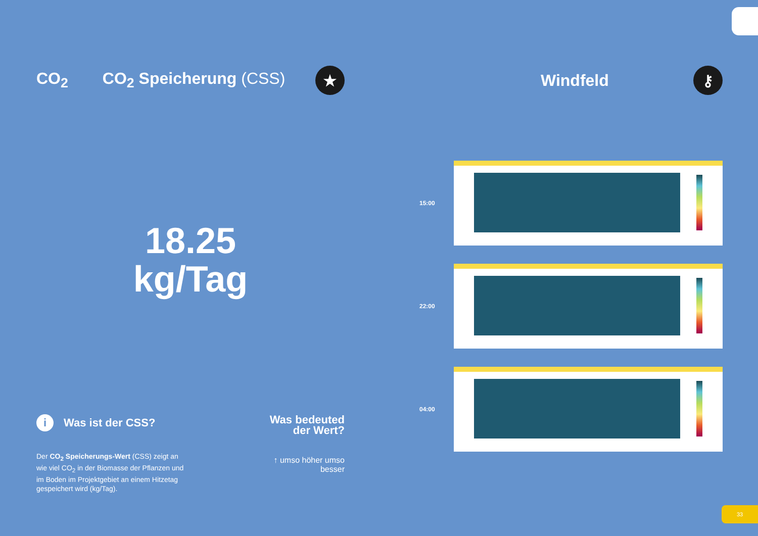CO<sub>2</sub> CO<sub>2</sub> Speicherung (CSS) ★
18.25
kg/Tag
i Was ist der CSS?
Der CO<sub>2</sub> Speicherungs-Wert (CSS) zeigt an wie viel CO<sub>2</sub> in der Biomasse der Pflanzen und im Boden im Projektgebiet an einem Hitzetag gespeichert wird (kg/Tag).
Was bedeuted der Wert?
↑ umso höher umso besser
Windfeld ⚷
15:00
22:00
04:00
33